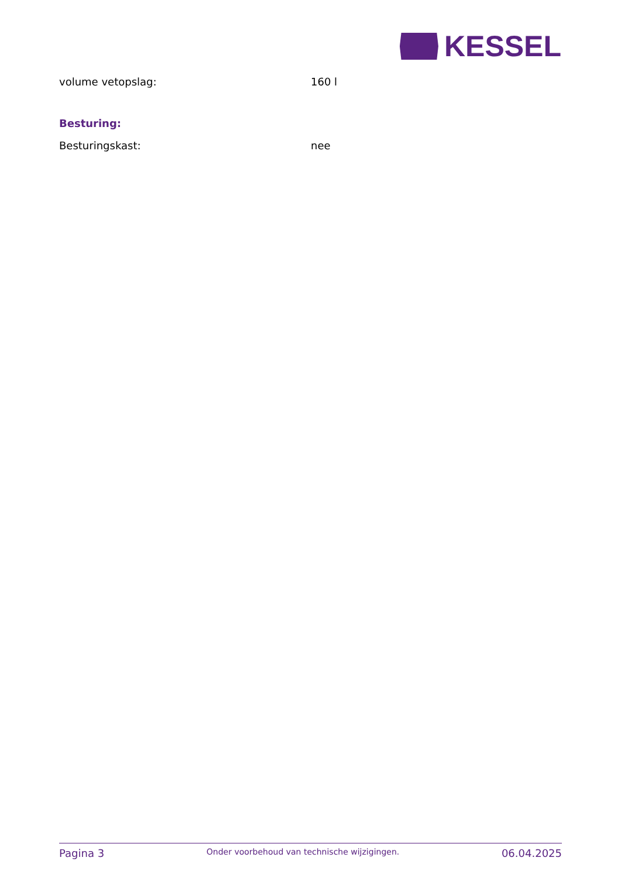KESSEL
volume vetopslag: 160 l
Besturing:
Besturingskast: nee
Pagina 3 Onder voorbehoud van technische wijzigingen. 06.04.2025